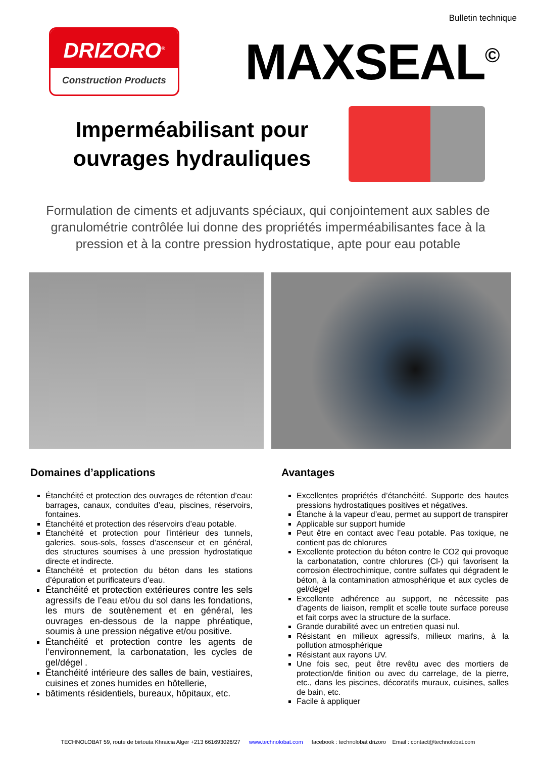Bulletin technique
DRIZORO<sup>®</sup>
Construction Products
MAXSEAL<sup>©</sup>
Imperméabilisant pour ouvrages hydrauliques
Formulation de ciments et adjuvants spéciaux, qui conjointement aux sables de granulométrie contrôlée lui donne des propriétés imperméabilisantes face à la pression et à la contre pression hydrostatique, apte pour eau potable
Domaines d’applications
Étanchéité et protection des ouvrages de rétention d’eau: barrages, canaux, conduites d’eau, piscines, réservoirs, fontaines.
Étanchéité et protection des réservoirs d’eau potable.
Étanchéité et protection pour l’intérieur des tunnels, galeries, sous-sols, fosses d’ascenseur et en général, des structures soumises à une pression hydrostatique directe et indirecte.
Étanchéité et protection du béton dans les stations d’épuration et purificateurs d’eau.
Étanchéité et protection extérieures contre les sels agressifs de l’eau et/ou du sol dans les fondations, les murs de soutènement et en général, les ouvrages en-dessous de la nappe phréatique, soumis à une pression négative et/ou positive.
Étanchéité et protection contre les agents de l’environnement, la carbonatation, les cycles de gel/dégel .
Étanchéité intérieure des salles de bain, vestiaires, cuisines et zones humides en hôtellerie,
bâtiments résidentiels, bureaux, hôpitaux, etc.
Avantages
Excellentes propriétés d’étanchéité. Supporte des hautes pressions hydrostatiques positives et négatives.
Étanche à la vapeur d’eau, permet au support de transpirer
Applicable sur support humide
Peut être en contact avec l’eau potable. Pas toxique, ne contient pas de chlorures
Excellente protection du béton contre le CO2 qui provoque la carbonatation, contre chlorures (Cl-) qui favorisent la corrosion électrochimique, contre sulfates qui dégradent le béton, à la contamination atmosphérique et aux cycles de gel/dégel
Excellente adhérence au support, ne nécessite pas d’agents de liaison, remplit et scelle toute surface poreuse et fait corps avec la structure de la surface.
Grande durabilité avec un entretien quasi nul.
Résistant en milieux agressifs, milieux marins, à la pollution atmosphérique
Résistant aux rayons UV.
Une fois sec, peut être revêtu avec des mortiers de protection/de finition ou avec du carrelage, de la pierre, etc., dans les piscines, décoratifs muraux, cuisines, salles de bain, etc.
Facile à appliquer
TECHNOLOBAT 59, route de birtouta Khraicia Alger +213 661693026/27 www.technolobat.com facebook : technolobat drizoro Email : contact@technolobat.com